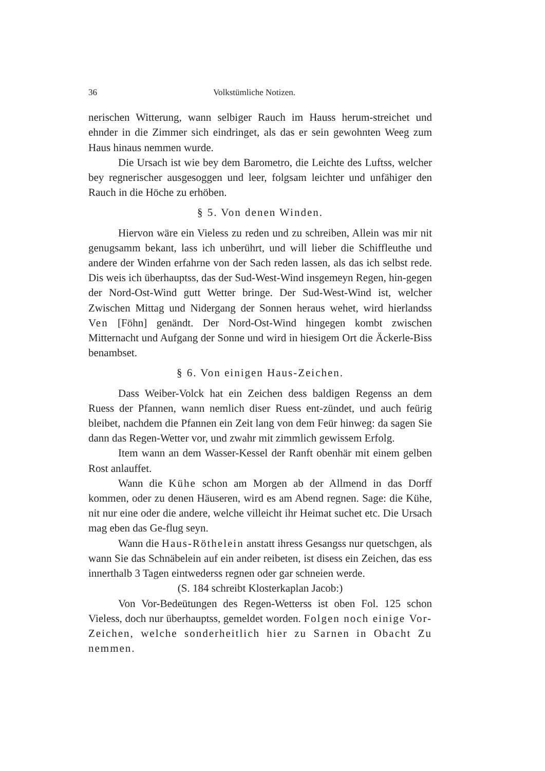36 Volkstümliche Notizen.
nerischen Witterung, wann selbiger Rauch im Hauss herum-streichet und ehnder in die Zimmer sich eindringet, als das er sein gewohnten Weeg zum Haus hinaus nemmen wurde.
Die Ursach ist wie bey dem Barometro, die Leichte des Luftss, welcher bey regnerischer ausgesoggen und leer, folgsam leichter und unfähiger den Rauch in die Höche zu erhöben.
§ 5. Von denen Winden.
Hiervon wäre ein Vieless zu reden und zu schreiben, Allein was mir nit genugsamm bekant, lass ich unberührt, und will lieber die Schiffleuthe und andere der Winden erfahrne von der Sach reden lassen, als das ich selbst rede. Dis weis ich überhauptss, das der Sud-West-Wind insgemeyn Regen, hin-gegen der Nord-Ost-Wind gutt Wetter bringe. Der Sud-West-Wind ist, welcher Zwischen Mittag und Nidergang der Sonnen heraus wehet, wird hierlandss Ven [Föhn] genändt. Der Nord-Ost-Wind hingegen kombt zwischen Mitternacht und Aufgang der Sonne und wird in hiesigem Ort die Äckerle-Biss benambset.
§ 6. Von einigen Haus-Zeichen.
Dass Weiber-Volck hat ein Zeichen dess baldigen Regenss an dem Ruess der Pfannen, wann nemlich diser Ruess ent-zündet, und auch feürig bleibet, nachdem die Pfannen ein Zeit lang von dem Feür hinweg: da sagen Sie dann das Regen-Wetter vor, und zwahr mit zimmlich gewissem Erfolg.
Item wann an dem Wasser-Kessel der Ranft obenhär mit einem gelben Rost anlauffet.
Wann die Kühe schon am Morgen ab der Allmend in das Dorff kommen, oder zu denen Häuseren, wird es am Abend regnen. Sage: die Kühe, nit nur eine oder die andere, welche villeicht ihr Heimat suchet etc. Die Ursach mag eben das Ge-flug seyn.
Wann die Haus-Röthelein anstatt ihress Gesangss nur quetschgen, als wann Sie das Schnäbelein auf ein ander reibeten, ist disess ein Zeichen, das ess innerthalb 3 Tagen eintwederss regnen oder gar schneien werde.
(S. 184 schreibt Klosterkaplan Jacob:)
Von Vor-Bedeütungen des Regen-Wetterss ist oben Fol. 125 schon Vieless, doch nur überhauptss, gemeldet worden. Folgen noch einige Vor-Zeichen, welche sonderheitlich hier zu Sarnen in Obacht Zu nemmen.